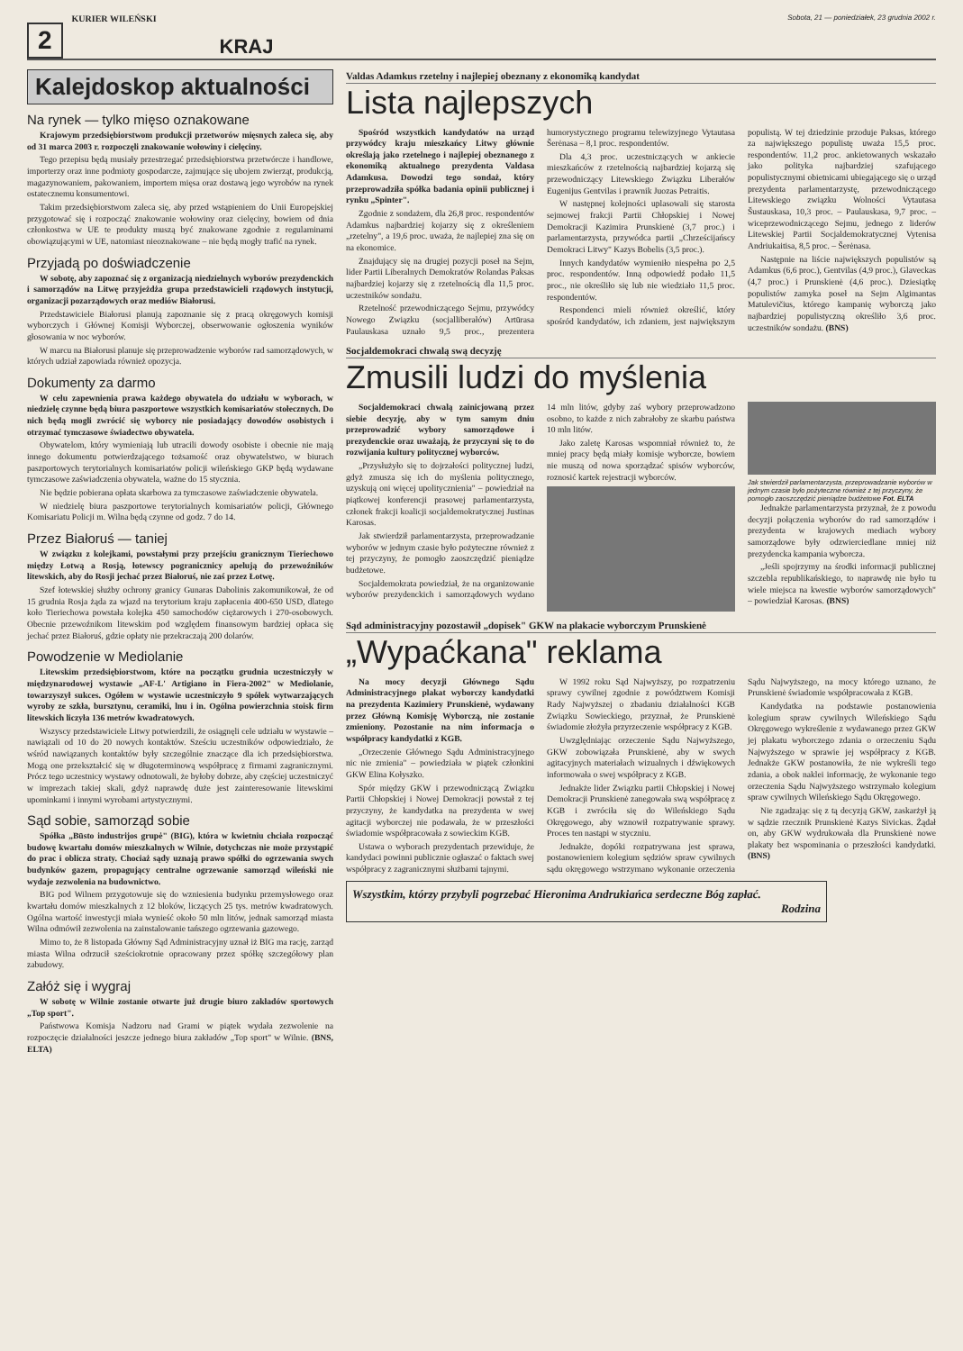2 KURIER WILEŃSKI KRAJ Sobota, 21 — poniedziałek, 23 grudnia 2002 r.
Kalejdoskop aktualności
Na rynek — tylko mięso oznakowane
Krajowym przedsiębiorstwom produkcji przetworów mięsnych zaleca się, aby od 31 marca 2003 r. rozpoczęli znakowanie wołowiny i cielęciny.
Tego przepisu będą musiały przestrzegać przedsiębiorstwa przetwórcze i handlowe, importerzy oraz inne podmioty gospodarcze, zajmujące się ubojem zwierząt, produkcją, magazynowaniem, pakowaniem, importem mięsa oraz dostawą jego wyrobów na rynek ostatecznemu konsumentowi.
Takim przedsiębiorstwom zaleca się, aby przed wstąpieniem do Unii Europejskiej przygotować się i rozpocząć znakowanie wołowiny oraz cielęciny, bowiem od dnia członkostwa w UE te produkty muszą być znakowane zgodnie z regulaminami obowiązującymi w UE, natomiast nieoznakowane – nie będą mogły trafić na rynek.
Przyjadą po doświadczenie
W sobotę, aby zapoznać się z organizacją niedzielnych wyborów prezydenckich i samorządów na Litwę przyjeżdża grupa przedstawicieli rządowych instytucji, organizacji pozarządowych oraz mediów Białorusi.
Przedstawiciele Białorusi planują zapoznanie się z pracą okręgowych komisji wyborczych i Głównej Komisji Wyborczej, obserwowanie ogłoszenia wyników głosowania w noc wyborów.
W marcu na Białorusi planuje się przeprowadzenie wyborów rad samorządowych, w których udział zapowiada również opozycja.
Dokumenty za darmo
W celu zapewnienia prawa każdego obywatela do udziału w wyborach, w niedzielę czynne będą biura paszportowe wszystkich komisariatów stołecznych. Do nich będą mogli zwrócić się wyborcy nie posiadający dowodów osobistych i otrzymać tymczasowe świadectwo obywatela.
Obywatelom, który wymieniają lub utracili dowody osobiste i obecnie nie mają innego dokumentu potwierdzającego tożsamość oraz obywatelstwo, w biurach paszportowych terytorialnych komisariatów policji wileńskiego GKP będą wydawane tymczasowe zaświadczenia obywatela, ważne do 15 stycznia.
Nie będzie pobierana opłata skarbowa za tymczasowe zaświadczenie obywatela.
W niedzielę biura paszportowe terytorialnych komisariatów policji, Głównego Komisariatu Policji m. Wilna będą czynne od godz. 7 do 14.
Przez Białoruś — taniej
W związku z kolejkami, powstałymi przy przejściu granicznym Tieriechowo między Łotwą a Rosją, łotewscy pogranicznicy apelują do przewoźników litewskich, aby do Rosji jechać przez Białoruś, nie zaś przez Łotwę.
Szef łotewskiej służby ochrony granicy Gunaras Dabolinis zakomunikował, że od 15 grudnia Rosja żąda za wjazd na terytorium kraju zapłacenia 400-650 USD, dlatego koło Tieriechowa powstała kolejka 450 samochodów ciężarowych i 270-osobowych. Obecnie przewoźnikom litewskim pod względem finansowym bardziej opłaca się jechać przez Białoruś, gdzie opłaty nie przekraczają 200 dolarów.
Powodzenie w Mediolanie
Litewskim przedsiębiorstwom, które na początku grudnia uczestniczyły w międzynarodowej wystawie „AF-L' Artigiano in Fiera-2002" w Mediolanie, towarzyszył sukces. Ogółem w wystawie uczestniczyło 9 spółek wytwarzających wyroby ze szkła, bursztynu, ceramiki, lnu i in. Ogólna powierzchnia stoisk firm litewskich liczyła 136 metrów kwadratowych.
Wszyscy przedstawiciele Litwy potwierdzili, że osiągnęli cele udziału w wystawie – nawiązali od 10 do 20 nowych kontaktów. Sześciu uczestników odpowiedziało, że wśród nawiązanych kontaktów były szczególnie znaczące dla ich przedsiębiorstwa. Mogą one przekształcić się w długoterminową współpracę z firmami zagranicznymi. Prócz tego uczestnicy wystawy odnotowali, że byłoby dobrze, aby częściej uczestniczyć w imprezach takiej skali, gdyż naprawdę duże jest zainteresowanie litewskimi upominkami i innymi wyrobami artystycznymi.
Sąd sobie, samorząd sobie
Spółka „Būsto industrijos grupė" (BIG), która w kwietniu chciała rozpocząć budowę kwartału domów mieszkalnych w Wilnie, dotychczas nie może przystąpić do prac i oblicza straty. Chociaż sądy uznają prawo spółki do ogrzewania swych budynków gazem, propagujący centralne ogrzewanie samorząd wileński nie wydaje zezwolenia na budownictwo.
BIG pod Wilnem przygotowuje się do wzniesienia budynku przemysłowego oraz kwartału domów mieszkalnych z 12 bloków, liczących 25 tys. metrów kwadratowych. Ogólna wartość inwestycji miała wynieść około 50 mln litów, jednak samorząd miasta Wilna odmówił zezwolenia na zainstalowanie tańszego ogrzewania gazowego.
Mimo to, że 8 listopada Główny Sąd Administracyjny uznał iż BIG ma rację, zarząd miasta Wilna odrzucił sześciokrotnie opracowany przez spółkę szczegółowy plan zabudowy.
Załóż się i wygraj
W sobotę w Wilnie zostanie otwarte już drugie biuro zakładów sportowych „Top sport".
Państwowa Komisja Nadzoru nad Grami w piątek wydała zezwolenie na rozpoczęcie działalności jeszcze jednego biura zakładów „Top sport" w Wilnie. (BNS, ELTA)
Valdas Adamkus rzetelny i najlepiej obeznany z ekonomiką kandydat
Lista najlepszych
Spośród wszystkich kandydatów na urząd przywódcy kraju mieszkańcy Litwy głównie określają jako rzetelnego i najlepiej obeznanego z ekonomiką aktualnego prezydenta Valdasa Adamkusa. Dowodzi tego sondaż, który przeprowadziła spółka badania opinii publicznej i rynku „Spinter".
Zgodnie z sondażem, dla 26,8 proc. respondentów Adamkus najbardziej kojarzy się z określeniem „rzetelny", a 19,6 proc. uważa, że najlepiej zna się on na ekonomice.
Znajdujący się na drugiej pozycji poseł na Sejm, lider Partii Liberalnych Demokratów Rolandas Paksas najbardziej kojarzy się z rzetelnością dla 11,5 proc. uczestników sondażu.
Rzetelność przewodniczącego Sejmu, przywódcy Nowego Związku (socjalliberałów) Artūrasa Paulauskasa uznało 9,5 proc., prezentera humorystycznego programu telewizyjnego Vytautasa Šerėnasa – 8,1 proc. respondentów.
Dla 4,3 proc. uczestniczących w ankiecie mieszkańców z rzetelnością najbardziej kojarzą się przewodniczący Litewskiego Związku Liberałów Eugenijus Gentvilas i prawnik Juozas Petraitis.
W następnej kolejności uplasowali się starosta sejmowej frakcji Partii Chłopskiej i Nowej Demokracji Kazimira Prunskienė (3,7 proc.) i parlamentarzysta, przywódca partii „Chrześcijańscy Demokraci Litwy" Kazys Bobelis (3,5 proc.).
Innych kandydatów wymieniło niespełna po 2,5 proc. respondentów. Inną odpowiedź podało 11,5 proc., nie określiło się lub nie wiedziało 11,5 proc. respondentów.
Respondenci mieli również określić, który spośród kandydatów, ich zdaniem, jest największym populistą. W tej dziedzinie przoduje Paksas, którego za największego populistę uważa 15,5 proc. respondentów. 11,2 proc. ankietowanych wskazało jako polityka najbardziej szafującego populistycznymi obietnicami ubiegającego się o urząd prezydenta parlamentarzystę, przewodniczącego Litewskiego związku Wolności Vytautasa Šustauskasa, 10,3 proc. – Paulauskasa, 9,7 proc. – wiceprzewodniczącego Sejmu, jednego z liderów Litewskiej Partii Socjaldemokratycznej Vytenisa Andriukaitisa, 8,5 proc. – Šerėnasa.
Następnie na liście największych populistów są Adamkus (6,6 proc.), Gentvilas (4,9 proc.), Glaveckas (4,7 proc.) i Prunskienė (4,6 proc.). Dziesiątkę populistów zamyka poseł na Sejm Algimantas Matulevičius, którego kampanię wyborczą jako najbardziej populistyczną określiło 3,6 proc. uczestników sondażu. (BNS)
Socjaldemokraci chwalą swą decyzję
Zmusili ludzi do myślenia
Socjaldemokraci chwalą zainicjowaną przez siebie decyzję, aby w tym samym dniu przeprowadzić wybory samorządowe i prezydenckie oraz uważają, że przyczyni się to do rozwijania kultury politycznej wyborców.
„Przysłużyło się to dojrzałości politycznej ludzi, gdyż zmusza się ich do myślenia politycznego, uzyskują oni więcej upolitycznienia" – powiedział na piątkowej konferencji prasowej parlamentarzysta, członek frakcji koalicji socjaldemokratycznej Justinas Karosas.
Jak stwierdził parlamentarzysta, przeprowadzanie wyborów w jednym czasie było pożyteczne również z tej przyczyny, że pomogło zaoszczędzić pieniądze budżetowe.
Socjaldemokrata powiedział, że na organizowanie wyborów prezydenckich i samorządowych wydano 14 mln litów, gdyby zaś wybory przeprowadzono osobno, to każde z nich zabrałoby ze skarbu państwa 10 mln litów.
Jako zaletę Karosas wspomniał również to, że mniej pracy będą miały komisje wyborcze, bowiem nie muszą od nowa sporządzać spisów wyborców, roznosić kartek rejestracji wyborców.
Jak stwierdził parlamentarzysta, przeprowadzanie wyborów w jednym czasie było pożyteczne również z tej przyczyny, że pomogło zaoszczędzić pieniądze budżetowe Fot. ELTA
Jednakże parlamentarzysta przyznał, że z powodu decyzji połączenia wyborów do rad samorządów i prezydenta w krajowych mediach wybory samorządowe były odzwierciedlane mniej niż prezydencka kampania wyborcza.
„Jeśli spojrzymy na środki informacji publicznej szczebla republikańskiego, to naprawdę nie było tu wiele miejsca na kwestie wyborów samorządowych" – powiedział Karosas. (BNS)
Sąd administracyjny pozostawił „dopisek" GKW na plakacie wyborczym Prunskienė
„Wypaćkana" reklama
Na mocy decyzji Głównego Sądu Administracyjnego plakat wyborczy kandydatki na prezydenta Kazimiery Prunskienė, wydawany przez Główną Komisję Wyborczą, nie zostanie zmieniony. Pozostanie na nim informacja o współpracy kandydatki z KGB.
„Orzeczenie Głównego Sądu Administracyjnego nic nie zmienia" – powiedziała w piątek członkini GKW Elina Kołyszko.
Spór między GKW i przewodniczącą Związku Partii Chłopskiej i Nowej Demokracji powstał z tej przyczyny, że kandydatka na prezydenta w swej agitacji wyborczej nie podawała, że w przeszłości świadomie współpracowała z sowieckim KGB.
Ustawa o wyborach prezydentach przewiduje, że kandydaci powinni publicznie ogłaszać o faktach swej współpracy z zagranicznymi służbami tajnymi.
W 1992 roku Sąd Najwyższy, po rozpatrzeniu sprawy cywilnej zgodnie z powództwem Komisji Rady Najwyższej o zbadaniu działalności KGB Związku Sowieckiego, przyznał, że Prunskienė świadomie złożyła przyrzeczenie współpracy z KGB.
Uwzględniając orzeczenie Sądu Najwyższego, GKW zobowiązała Prunskienė, aby w swych agitacyjnych materiałach wizualnych i dźwiękowych informowała o swej współpracy z KGB.
Jednakże lider Związku partii Chłopskiej i Nowej Demokracji Prunskienė zanegowała swą współpracę z KGB i zwróciła się do Wileńskiego Sądu Okręgowego, aby wznowił rozpatrywanie sprawy. Proces ten nastąpi w styczniu.
Jednakże, dopóki rozpatrywana jest sprawa, postanowieniem kolegium sędziów spraw cywilnych sądu okręgowego wstrzymano wykonanie orzeczenia Sądu Najwyższego, na mocy którego uznano, że Prunskienė świadomie współpracowała z KGB.
Kandydatka na podstawie postanowienia kolegium spraw cywilnych Wileńskiego Sądu Okręgowego wykreślenie z wydawanego przez GKW jej plakatu wyborczego zdania o orzeczeniu Sądu Najwyższego w sprawie jej współpracy z KGB. Jednakże GKW postanowiła, że nie wykreśli tego zdania, a obok naklei informację, że wykonanie tego orzeczenia Sądu Najwyższego wstrzymało kolegium spraw cywilnych Wileńskiego Sądu Okręgowego.
Nie zgadzając się z tą decyzją GKW, zaskarżył ją w sądzie rzecznik Prunskienė Kazys Sivickas. Żądał on, aby GKW wydrukowała dla Prunskienė nowe plakaty bez wspominania o przeszłości kandydatki. (BNS)
Wszystkim, którzy przybyli pogrzebać Hieronima Andrukiańca serdeczne Bóg zapłać.
Rodzina